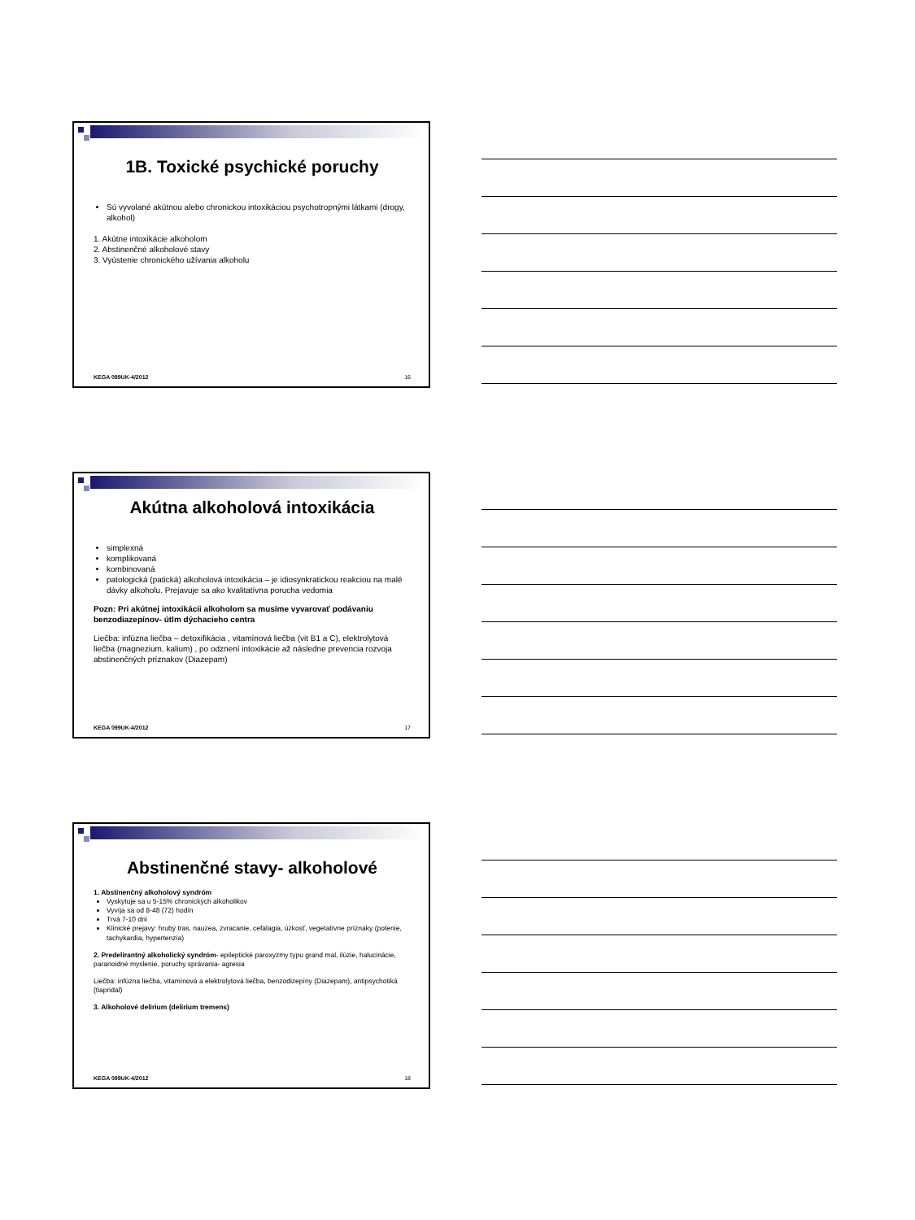1B. Toxické psychické poruchy
Sú vyvolané akútnou alebo chronickou intoxikáciou psychotropnými látkami (drogy, alkohol)
1. Akútne intoxikácie alkoholom
2. Abstinenčné alkoholové stavy
3. Vyústenie chronického užívania alkoholu
KEGA 099UK-4/2012 16
Akútna alkoholová intoxikácia
simplexná
komplikovaná
kombinovaná
patologická (patická) alkoholová intoxikácia – je idiosynkratickou reakciou na malé dávky alkoholu. Prejavuje sa ako kvalitatívna porucha vedomia
Pozn: Pri akútnej intoxikácii alkoholom sa musíme vyvarovať podávaniu benzodiazepínov- útlm dýchacieho centra
Liečba: infúzna liečba – detoxifikácia , vitamínová liečba (vit B1 a C), elektrolytová liečba (magnezium, kalium) , po odznení intoxikácie až následne prevencia rozvoja abstinenčných príznakov (Diazepam)
KEGA 099UK-4/2012 17
Abstinenčné stavy- alkoholové
1. Abstinenčný alkoholový syndróm
Vyskytuje sa u 5-15% chronických alkoholikov
Vyvíja sa od 8-48 (72) hodín
Trvá 7-10 dní
Klinické prejavy: hrubý tras, nauzea, zvracanie, cefalagia, úzkosť, vegetatívne príznaky (potenie, tachykardia, hypertenzia)
2. Predelirantný alkoholický syndróm- epileptické paroxyzmy typu grand mal, ilúzie, halucinácie, paranoidné myslenie, poruchy správania- agresia
Liečba: infúzna liečba, vitamínová a elektrolytová liečba, benzodizepíny (Diazepam), antipsychotiká (tiapridal)
3. Alkoholové delirium (delirium tremens)
KEGA 099UK-4/2012 18